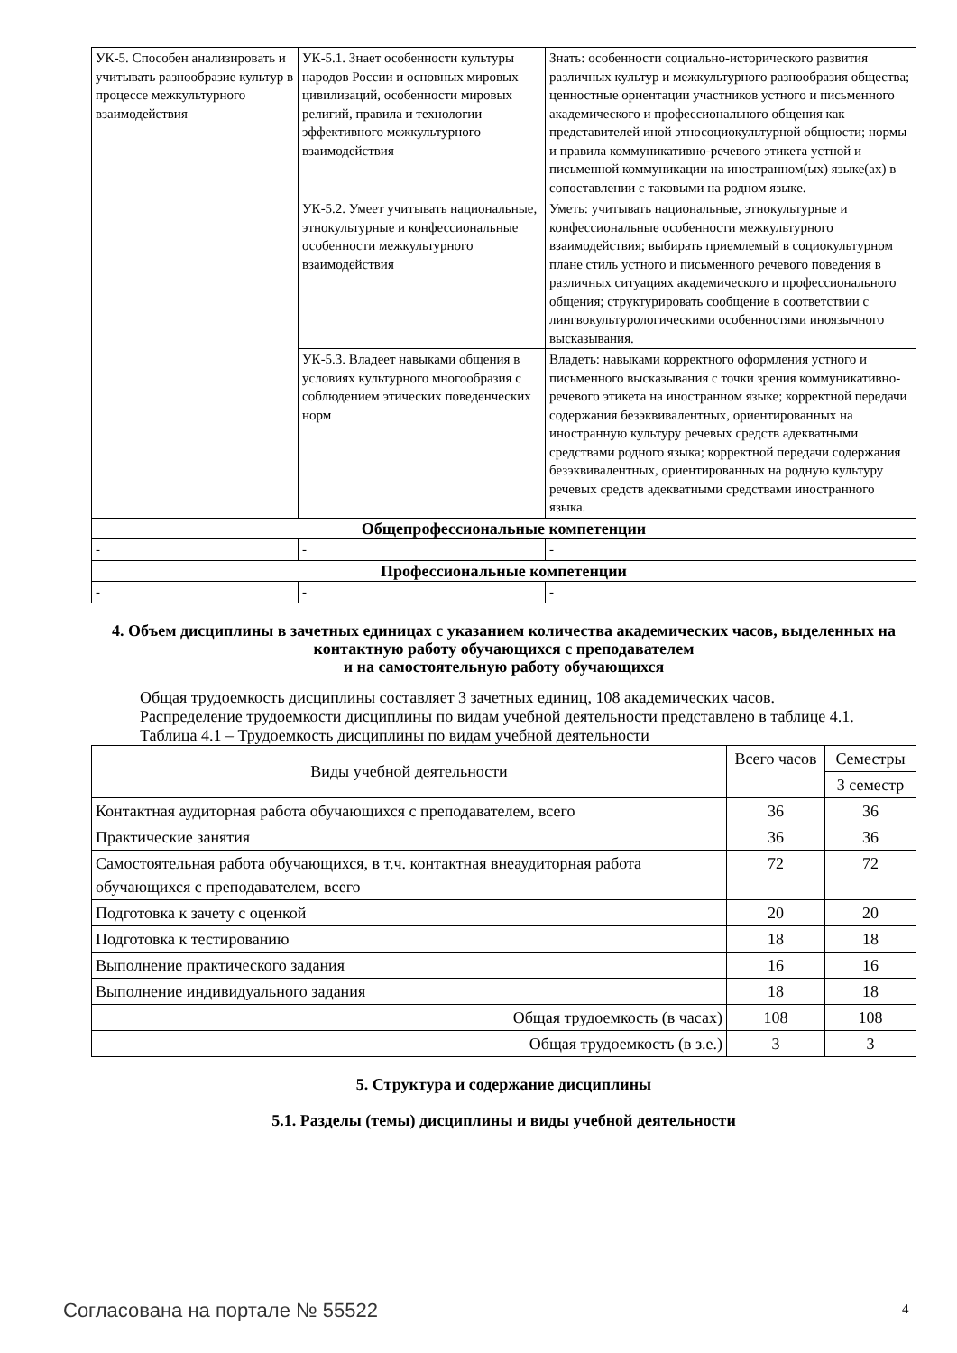| УК-5. Способен анализировать и учитывать разнообразие культур в процессе межкультурного взаимодействия | УК-5.1. Знает особенности культуры народов России и основных мировых цивилизаций, особенности мировых религий, правила и технологии эффективного межкультурного взаимодействия | Знать: особенности социально-исторического развития различных культур и межкультурного разнообразия общества; ценностные ориентации участников устного и письменного академического и профессионального общения как представителей иной этносоциокультурной общности; нормы и правила коммуникативно-речевого этикета устной и письменной коммуникации на иностранном(ых) языке(ах) в сопоставлении с таковыми на родном языке. |
| | УК-5.2. Умеет учитывать национальные, этнокультурные и конфессиональные особенности межкультурного взаимодействия | Уметь: учитывать национальные, этнокультурные и конфессиональные особенности межкультурного взаимодействия; выбирать приемлемый в социокультурном плане стиль устного и письменного речевого поведения в различных ситуациях академического и профессионального общения; структурировать сообщение в соответствии с лингвокультурологическими особенностями иноязычного высказывания. |
| | УК-5.3. Владеет навыками общения в условиях культурного многообразия с соблюдением этических поведенческих норм | Владеть: навыками корректного оформления устного и письменного высказывания с точки зрения коммуникативно-речевого этикета на иностранном языке; корректной передачи содержания безэквивалентных, ориентированных на иностранную культуру речевых средств адекватными средствами родного языка; корректной передачи содержания безэквивалентных, ориентированных на родную культуру речевых средств адекватными средствами иностранного языка. |
| Общепрофессиональные компетенции | | |
| - | - | - |
| Профессиональные компетенции | | |
| - | - | - |
4. Объем дисциплины в зачетных единицах с указанием количества академических часов, выделенных на контактную работу обучающихся с преподавателем
и на самостоятельную работу обучающихся
Общая трудоемкость дисциплины составляет 3 зачетных единиц, 108 академических часов.
Распределение трудоемкости дисциплины по видам учебной деятельности представлено в таблице 4.1.
Таблица 4.1 – Трудоемкость дисциплины по видам учебной деятельности
| Виды учебной деятельности | Всего часов | Семестры |
| --- | --- | --- |
| | | 3 семестр |
| Контактная аудиторная работа обучающихся с преподавателем, всего | 36 | 36 |
| Практические занятия | 36 | 36 |
| Самостоятельная работа обучающихся, в т.ч. контактная внеаудиторная работа обучающихся с преподавателем, всего | 72 | 72 |
| Подготовка к зачету с оценкой | 20 | 20 |
| Подготовка к тестированию | 18 | 18 |
| Выполнение практического задания | 16 | 16 |
| Выполнение индивидуального задания | 18 | 18 |
| Общая трудоемкость (в часах) | 108 | 108 |
| Общая трудоемкость (в з.е.) | 3 | 3 |
5. Структура и содержание дисциплины
5.1. Разделы (темы) дисциплины и виды учебной деятельности
Согласована на портале № 55522 4